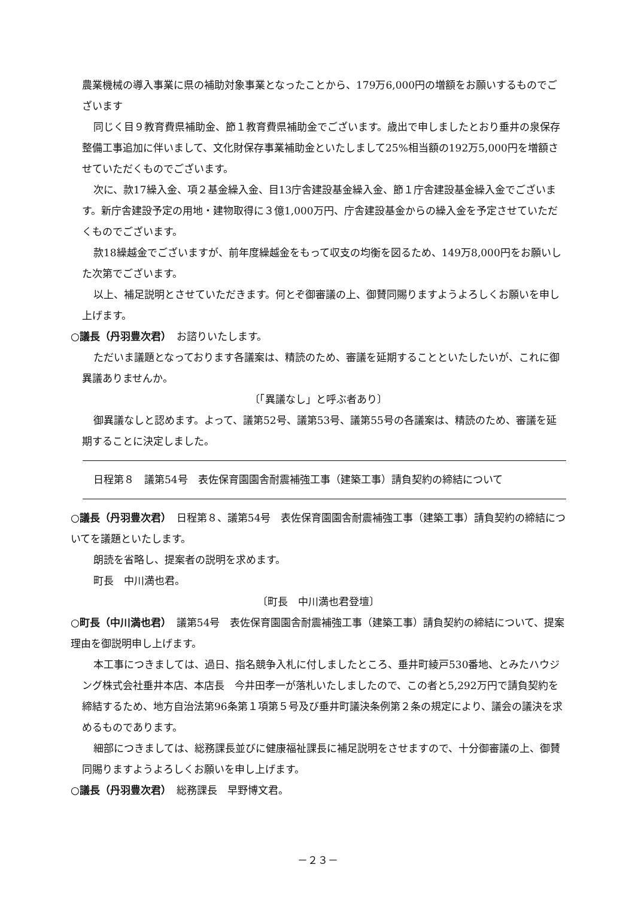農業機械の導入事業に県の補助対象事業となったことから、179万6,000円の増額をお願いするものでございます
同じく目９教育費県補助金、節１教育費県補助金でございます。歳出で申しましたとおり垂井の泉保存整備工事追加に伴いまして、文化財保存事業補助金といたしまして25%相当額の192万5,000円を増額させていただくものでございます。
次に、款17繰入金、項２基金繰入金、目13庁舎建設基金繰入金、節１庁舎建設基金繰入金でございます。新庁舎建設予定の用地・建物取得に３億1,000万円、庁舎建設基金からの繰入金を予定させていただくものでございます。
款18繰越金でございますが、前年度繰越金をもって収支の均衡を図るため、149万8,000円をお願いした次第でございます。
以上、補足説明とさせていただきます。何とぞ御審議の上、御賛同賜りますようよろしくお願いを申し上げます。
○議長（丹羽豊次君）　お諮りいたします。
ただいま議題となっております各議案は、精読のため、審議を延期することといたしたいが、これに御異議ありませんか。
〔「異議なし」と呼ぶ者あり〕
御異議なしと認めます。よって、議第52号、議第53号、議第55号の各議案は、精読のため、審議を延期することに決定しました。
日程第８　議第54号　表佐保育園園舎耐震補強工事（建築工事）請負契約の締結について
○議長（丹羽豊次君）　日程第８、議第54号　表佐保育園園舎耐震補強工事（建築工事）請負契約の締結についてを議題といたします。
朗読を省略し、提案者の説明を求めます。
町長　中川満也君。
〔町長　中川満也君登壇〕
○町長（中川満也君）　議第54号　表佐保育園園舎耐震補強工事（建築工事）請負契約の締結について、提案理由を御説明申し上げます。
本工事につきましては、過日、指名競争入札に付しましたところ、垂井町綾戸530番地、とみたハウジング株式会社垂井本店、本店長　今井田孝一が落札いたしましたので、この者と5,292万円で請負契約を締結するため、地方自治法第96条第１項第５号及び垂井町議決条例第２条の規定により、議会の議決を求めるものであります。
細部につきましては、総務課長並びに健康福祉課長に補足説明をさせますので、十分御審議の上、御賛同賜りますようよろしくお願いを申し上げます。
○議長（丹羽豊次君）　総務課長　早野博文君。
－２３－